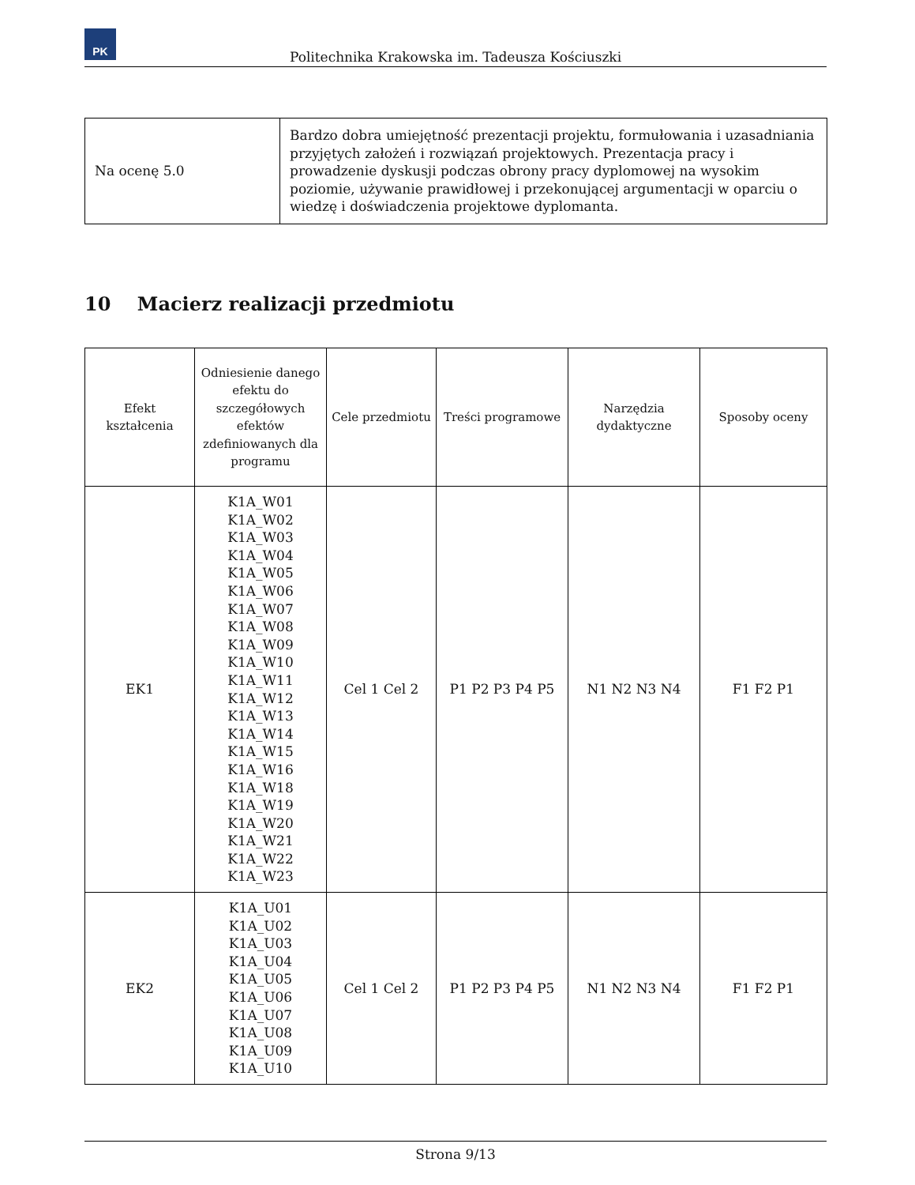PK
Politechnika Krakowska im. Tadeusza Kościuszki
| Na ocenę 5.0 | Bardzo dobra umiejętność prezentacji projektu, formułowania i uzasadniania przyjętych założeń i rozwiązań projektowych. Prezentacja pracy i prowadzenie dyskusji podczas obrony pracy dyplomowej na wysokim poziomie, używanie prawidłowej i przekonującej argumentacji w oparciu o wiedzę i doświadczenia projektowe dyplomanta. |
10 Macierz realizacji przedmiotu
| Efekt kształcenia | Odniesienie danego efektu do szczegółowych efektów zdefiniowanych dla programu | Cele przedmiotu | Treści programowe | Narzędzia dydaktyczne | Sposoby oceny |
| --- | --- | --- | --- | --- | --- |
| EK1 | K1A_W01 K1A_W02 K1A_W03 K1A_W04 K1A_W05 K1A_W06 K1A_W07 K1A_W08 K1A_W09 K1A_W10 K1A_W11 K1A_W12 K1A_W13 K1A_W14 K1A_W15 K1A_W16 K1A_W18 K1A_W19 K1A_W20 K1A_W21 K1A_W22 K1A_W23 | Cel 1 Cel 2 | P1 P2 P3 P4 P5 | N1 N2 N3 N4 | F1 F2 P1 |
| EK2 | K1A_U01 K1A_U02 K1A_U03 K1A_U04 K1A_U05 K1A_U06 K1A_U07 K1A_U08 K1A_U09 K1A_U10 | Cel 1 Cel 2 | P1 P2 P3 P4 P5 | N1 N2 N3 N4 | F1 F2 P1 |
Strona 9/13